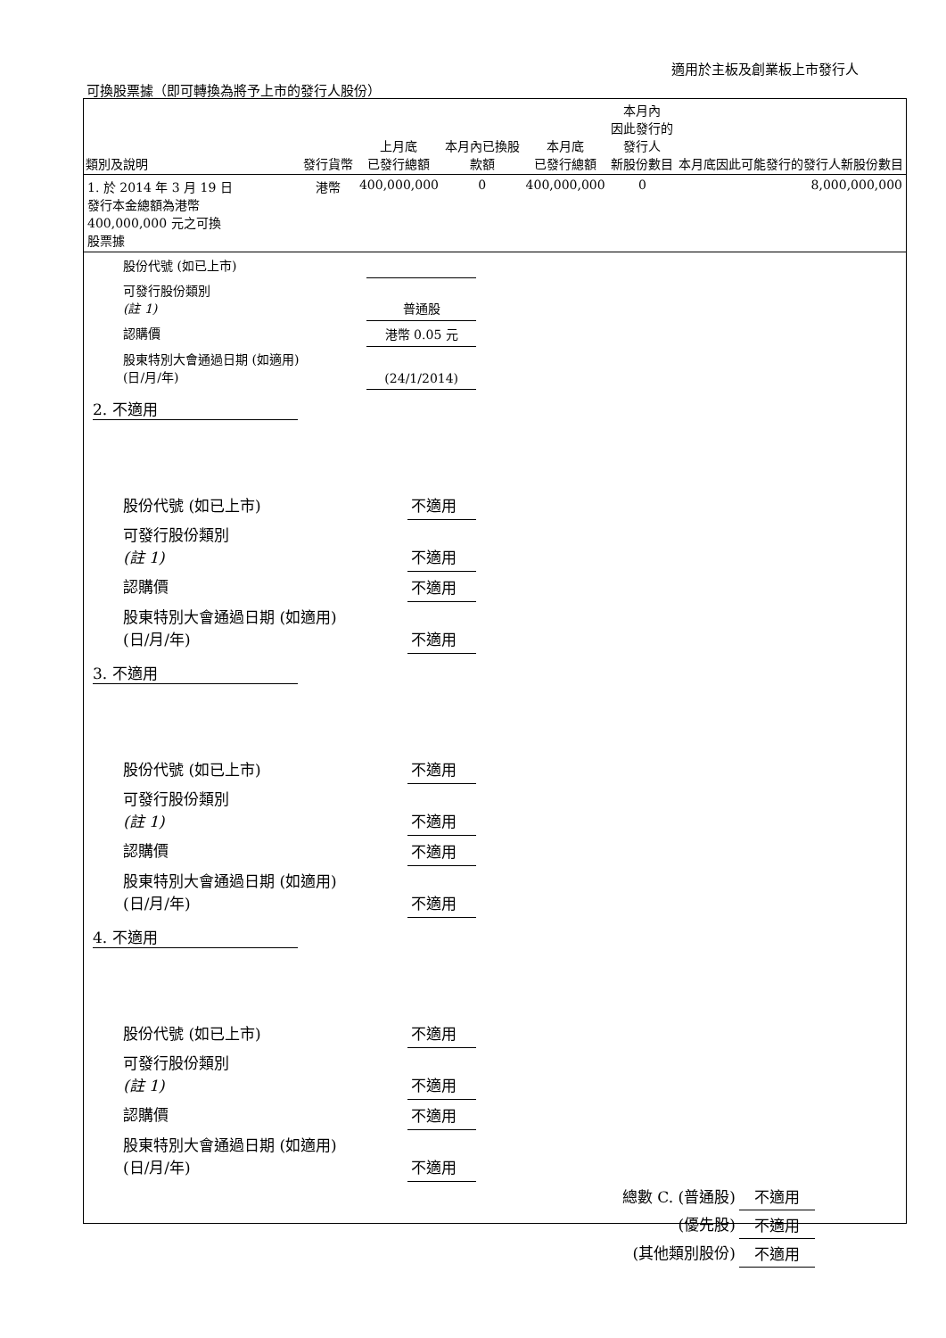適用於主板及創業板上市發行人
可換股票據（即可轉換為將予上市的發行人股份）
| 類別及說明 | 發行貨幣 | 上月底 已發行總額 | 本月內已換股 款額 | 本月底 已發行總額 | 本月內 因此發行的 發行人 新股份數目 | 本月底因此可能發行的發行人新股份數目 |
| --- | --- | --- | --- | --- | --- | --- |
| 1. 於 2014 年 3 月 19 日 發行本金總額為港幣 400,000,000 元之可換 股票據 | 港幣 | 400,000,000 | 0 | 400,000,000 | 0 | 8,000,000,000 |
| 股份代號 (如已上市) | |
| 可發行股份類別 (註 1) | 普通股 |
| 認購價 | 港幣 0.05 元 |
| 股東特別大會通過日期 (如適用) (日/月/年) | (24/1/2014) |
2. 不適用
| 股份代號 (如已上市) | 不適用 |
| 可發行股份類別 (註 1) | 不適用 |
| 認購價 | 不適用 |
| 股東特別大會通過日期 (如適用) (日/月/年) | 不適用 |
3. 不適用
| 股份代號 (如已上市) | 不適用 |
| 可發行股份類別 (註 1) | 不適用 |
| 認購價 | 不適用 |
| 股東特別大會通過日期 (如適用) (日/月/年) | 不適用 |
4. 不適用
| 股份代號 (如已上市) | 不適用 |
| 可發行股份類別 (註 1) | 不適用 |
| 認購價 | 不適用 |
| 股東特別大會通過日期 (如適用) (日/月/年) | 不適用 |
| 總數 C. (普通股) | 不適用 |
| (優先股) | 不適用 |
| (其他類別股份) | 不適用 |